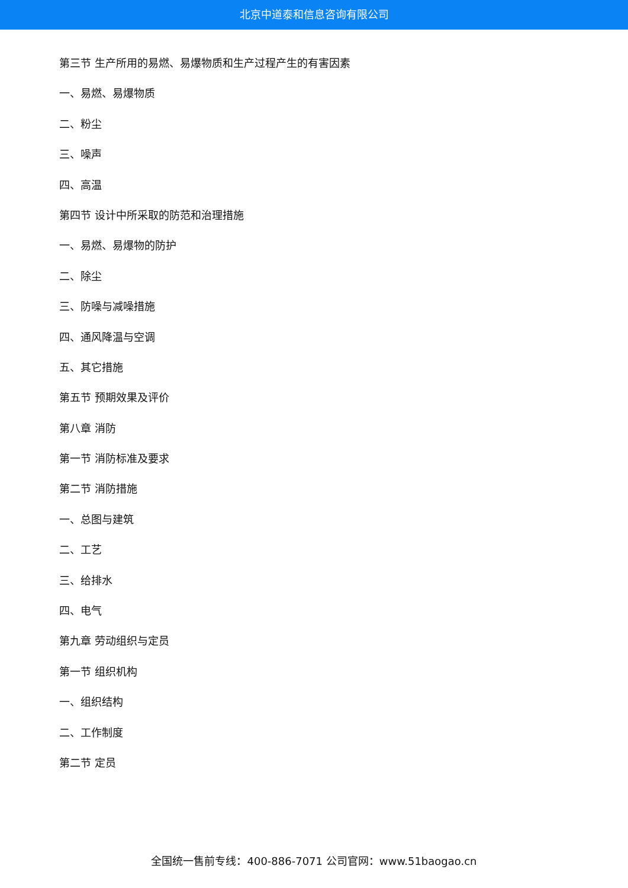北京中道泰和信息咨询有限公司
第三节 生产所用的易燃、易爆物质和生产过程产生的有害因素
一、易燃、易爆物质
二、粉尘
三、噪声
四、高温
第四节 设计中所采取的防范和治理措施
一、易燃、易爆物的防护
二、除尘
三、防噪与减噪措施
四、通风降温与空调
五、其它措施
第五节 预期效果及评价
第八章 消防
第一节 消防标准及要求
第二节 消防措施
一、总图与建筑
二、工艺
三、给排水
四、电气
第九章 劳动组织与定员
第一节 组织机构
一、组织结构
二、工作制度
第二节 定员
全国统一售前专线：400-886-7071 公司官网：www.51baogao.cn